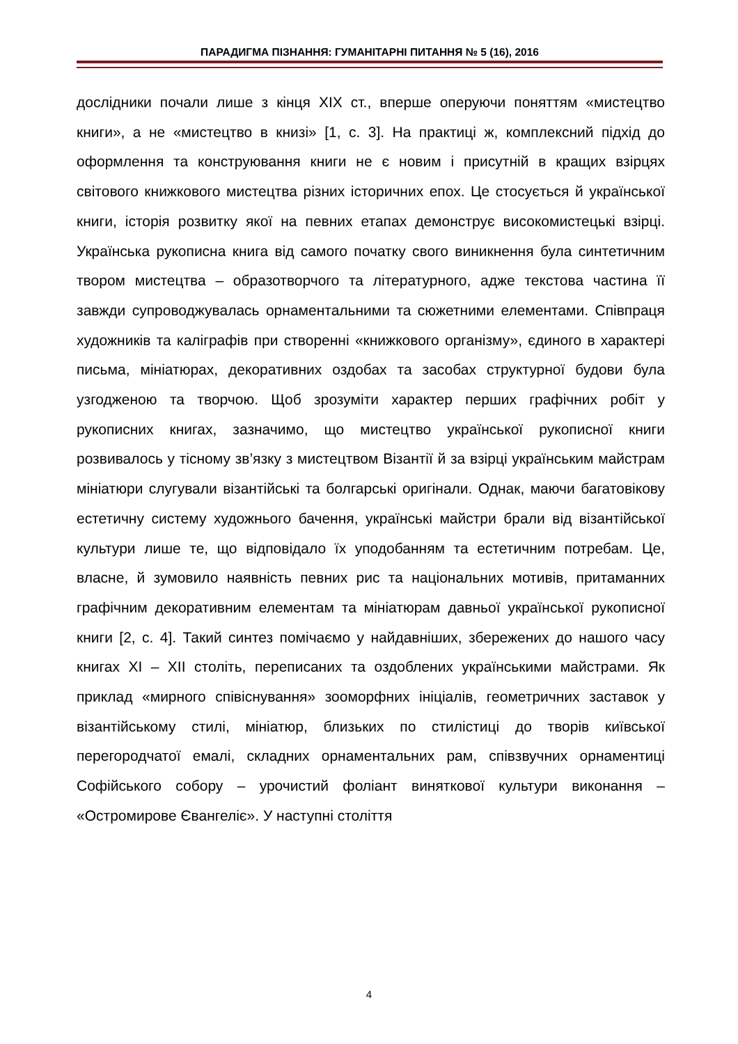ПАРАДИГМА ПІЗНАННЯ: ГУМАНІТАРНІ ПИТАННЯ № 5 (16), 2016
дослідники почали лише з кінця ХІХ ст., вперше оперуючи поняттям «мистецтво книги», а не «мистецтво в книзі» [1, с. 3]. На практиці ж, комплексний підхід до оформлення та конструювання книги не є новим і присутній в кращих взірцях світового книжкового мистецтва різних історичних епох. Це стосується й української книги, історія розвитку якої на певних етапах демонструє високомистецькі взірці. Українська рукописна книга від самого початку свого виникнення була синтетичним твором мистецтва – образотворчого та літературного, адже текстова частина її завжди супроводжувалась орнаментальними та сюжетними елементами. Співпраця художників та каліграфів при створенні «книжкового організму», єдиного в характері письма, мініатюрах, декоративних оздобах та засобах структурної будови була узгодженою та творчою. Щоб зрозуміти характер перших графічних робіт у рукописних книгах, зазначимо, що мистецтво української рукописної книги розвивалось у тісному зв’язку з мистецтвом Візантії й за взірці українським майстрам мініатюри слугували візантійські та болгарські оригінали. Однак, маючи багатовікову естетичну систему художнього бачення, українські майстри брали від візантійської культури лише те, що відповідало їх уподобанням та естетичним потребам. Це, власне, й зумовило наявність певних рис та національних мотивів, притаманних графічним декоративним елементам та мініатюрам давньої української рукописної книги [2, с. 4]. Такий синтез помічаємо у найдавніших, збережених до нашого часу книгах XI – XII століть, переписаних та оздоблених українськими майстрами. Як приклад «мирного співіснування» зооморфних ініціалів, геометричних заставок у візантійському стилі, мініатюр, близьких по стилістиці до творів київської перегородчатої емалі, складних орнаментальних рам, співзвучних орнаментиці Софійського собору – урочистий фоліант виняткової культури виконання – «Остромирове Євангеліє». У наступні століття
4